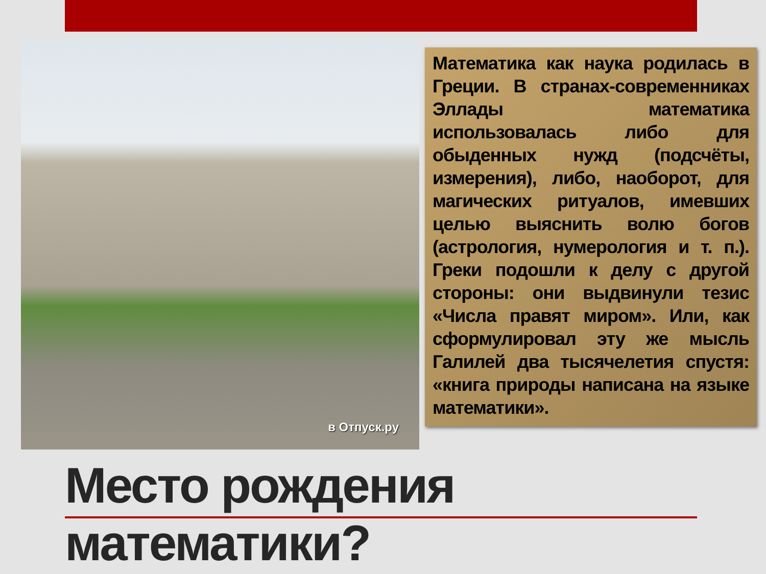в Отпуск.ру
Математика как наука родилась в Греции. В странах-современниках Эллады математика использовалась либо для обыденных нужд (подсчёты, измерения), либо, наоборот, для магических ритуалов, имевших целью выяснить волю богов (астрология, нумерология и т. п.). Греки подошли к делу с другой стороны: они выдвинули тезис «Числа правят миром». Или, как сформулировал эту же мысль Галилей два тысячелетия спустя: «книга природы написана на языке математики».
Место рождения математики?